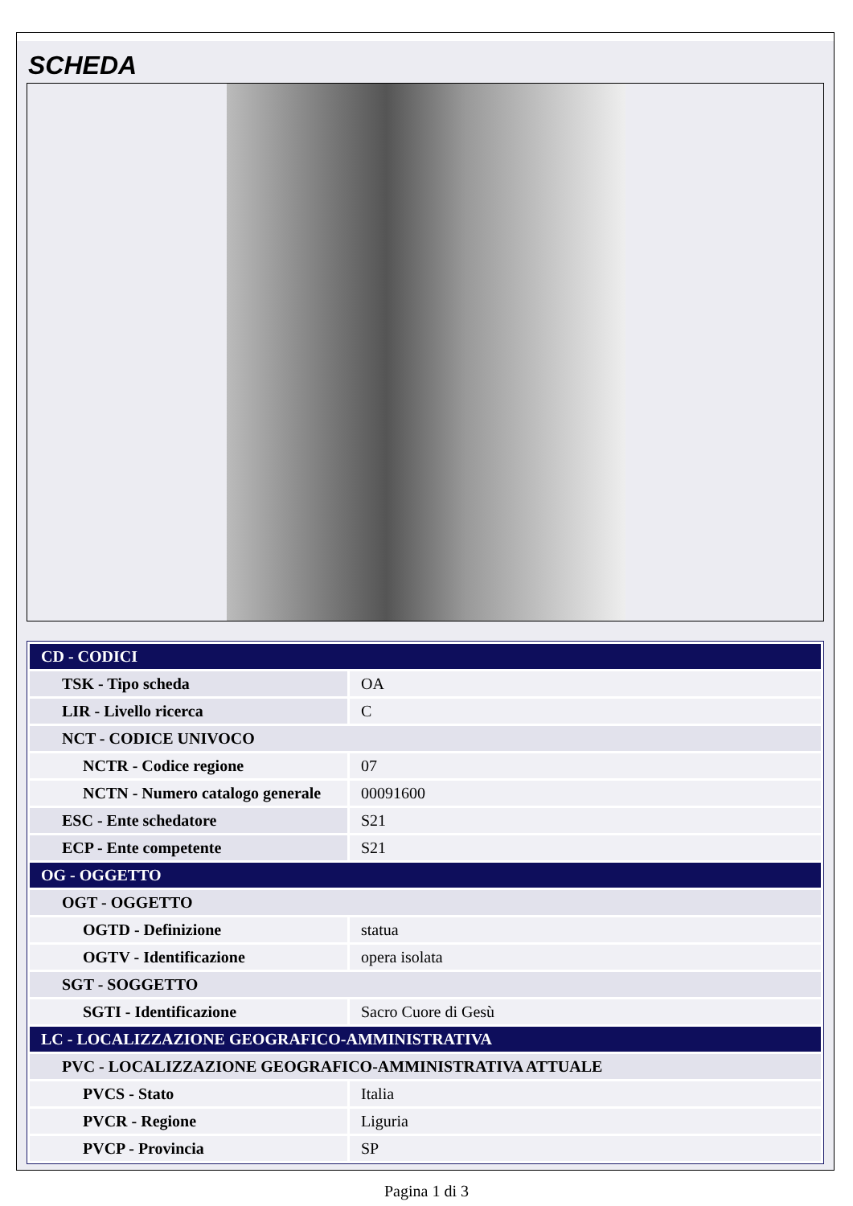SCHEDA
| CD - CODICI | |
| TSK - Tipo scheda | OA |
| LIR - Livello ricerca | C |
| NCT - CODICE UNIVOCO | |
| NCTR - Codice regione | 07 |
| NCTN - Numero catalogo generale | 00091600 |
| ESC - Ente schedatore | S21 |
| ECP - Ente competente | S21 |
| OG - OGGETTO | |
| OGT - OGGETTO | |
| OGTD - Definizione | statua |
| OGTV - Identificazione | opera isolata |
| SGT - SOGGETTO | |
| SGTI - Identificazione | Sacro Cuore di Gesù |
| LC - LOCALIZZAZIONE GEOGRAFICO-AMMINISTRATIVA | |
| PVC - LOCALIZZAZIONE GEOGRAFICO-AMMINISTRATIVA ATTUALE | |
| PVCS - Stato | Italia |
| PVCR - Regione | Liguria |
| PVCP - Provincia | SP |
Pagina 1 di 3